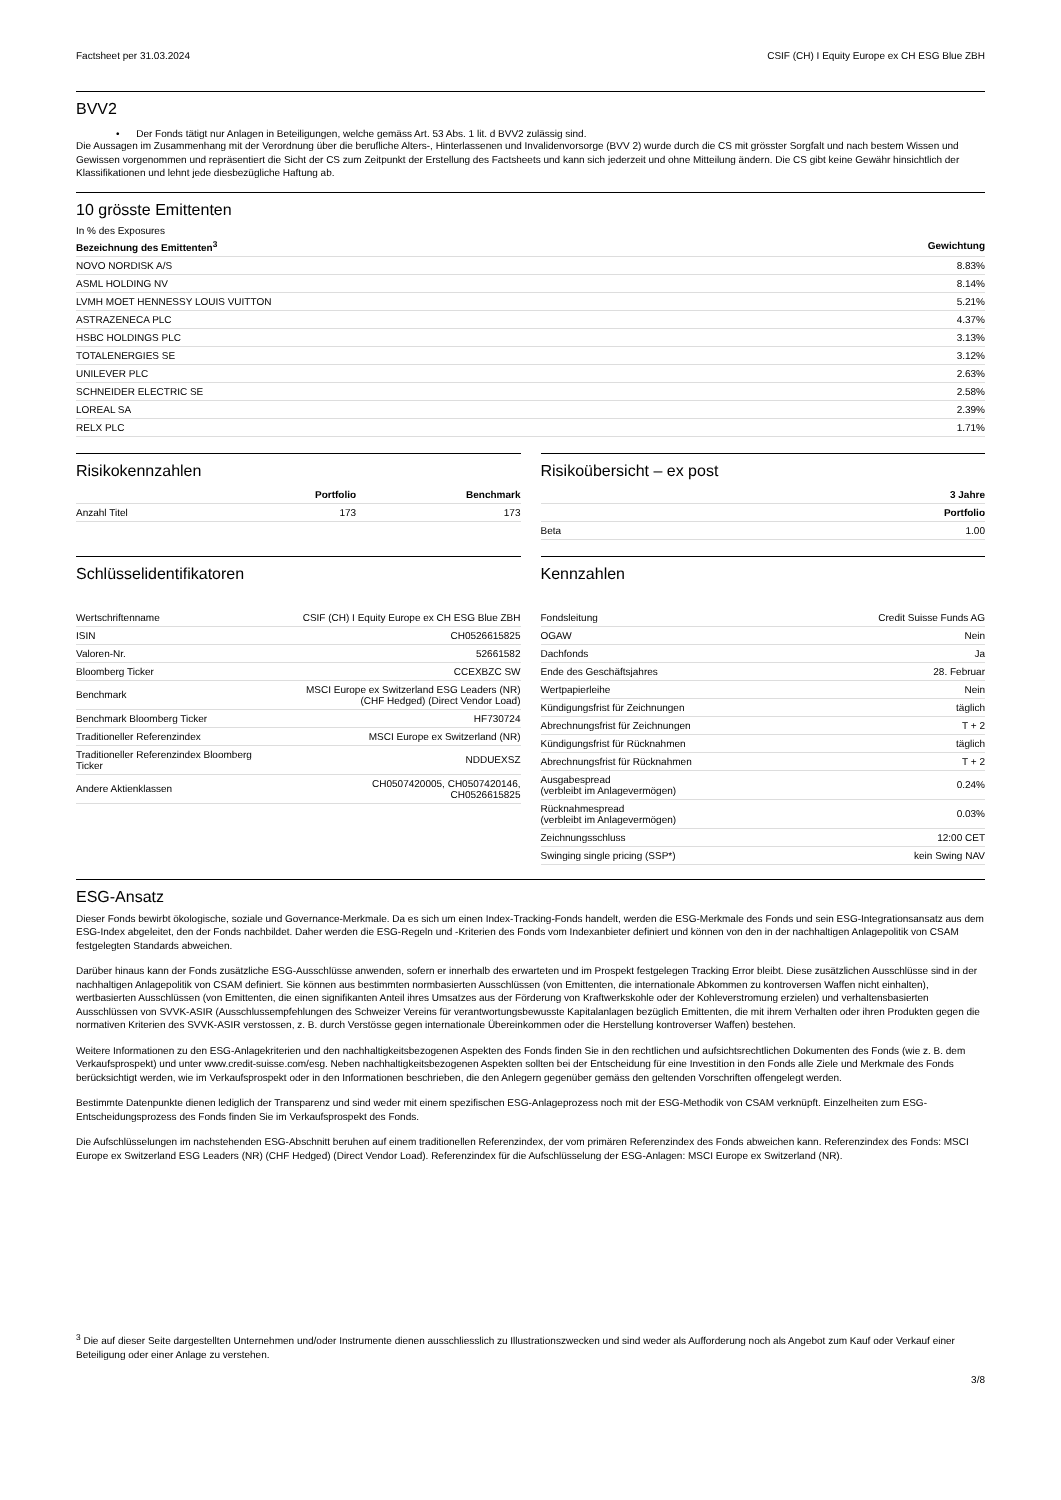Factsheet per 31.03.2024 CSIF (CH) I Equity Europe ex CH ESG Blue ZBH
BVV2
• Der Fonds tätigt nur Anlagen in Beteiligungen, welche gemäss Art. 53 Abs. 1 lit. d BVV2 zulässig sind.
Die Aussagen im Zusammenhang mit der Verordnung über die berufliche Alters-, Hinterlassenen und Invalidenvorsorge (BVV 2) wurde durch die CS mit grösster Sorgfalt und nach bestem Wissen und Gewissen vorgenommen und repräsentiert die Sicht der CS zum Zeitpunkt der Erstellung des Factsheets und kann sich jederzeit und ohne Mitteilung ändern. Die CS gibt keine Gewähr hinsichtlich der Klassifikationen und lehnt jede diesbezügliche Haftung ab.
10 grösste Emittenten
In % des Exposures
| Bezeichnung des Emittenten<sup>3</sup> | Gewichtung |
| --- | --- |
| NOVO NORDISK A/S | 8.83% |
| ASML HOLDING NV | 8.14% |
| LVMH MOET HENNESSY LOUIS VUITTON | 5.21% |
| ASTRAZENECA PLC | 4.37% |
| HSBC HOLDINGS PLC | 3.13% |
| TOTALENERGIES SE | 3.12% |
| UNILEVER PLC | 2.63% |
| SCHNEIDER ELECTRIC SE | 2.58% |
| LOREAL SA | 2.39% |
| RELX PLC | 1.71% |
Risikokennzahlen
| | Portfolio | Benchmark |
| --- | --- | --- |
| Anzahl Titel | 173 | 173 |
Risikoübersicht – ex post
| | 3 Jahre |
| --- | --- |
| | Portfolio |
| Beta | 1.00 |
Schlüsselidentifikatoren
| Wertschriftenname | CSIF (CH) I Equity Europe ex CH ESG Blue ZBH |
| ISIN | CH0526615825 |
| Valoren-Nr. | 52661582 |
| Bloomberg Ticker | CCEXBZC SW |
| Benchmark | MSCI Europe ex Switzerland ESG Leaders (NR) (CHF Hedged) (Direct Vendor Load) |
| Benchmark Bloomberg Ticker | HF730724 |
| Traditioneller Referenzindex | MSCI Europe ex Switzerland (NR) |
| Traditioneller Referenzindex Bloomberg Ticker | NDDUEXSZ |
| Andere Aktienklassen | CH0507420005, CH0507420146, CH0526615825 |
Kennzahlen
| Fondsleitung | Credit Suisse Funds AG |
| OGAW | Nein |
| Dachfonds | Ja |
| Ende des Geschäftsjahres | 28. Februar |
| Wertpapierleihe | Nein |
| Kündigungsfrist für Zeichnungen | täglich |
| Abrechnungsfrist für Zeichnungen | T + 2 |
| Kündigungsfrist für Rücknahmen | täglich |
| Abrechnungsfrist für Rücknahmen | T + 2 |
| Ausgabespread (verbleibt im Anlagevermögen) | 0.24% |
| Rücknahmespread (verbleibt im Anlagevermögen) | 0.03% |
| Zeichnungsschluss | 12:00 CET |
| Swinging single pricing (SSP*) | kein Swing NAV |
ESG-Ansatz
Dieser Fonds bewirbt ökologische, soziale und Governance-Merkmale. Da es sich um einen Index-Tracking-Fonds handelt, werden die ESG-Merkmale des Fonds und sein ESG-Integrationsansatz aus dem ESG-Index abgeleitet, den der Fonds nachbildet. Daher werden die ESG-Regeln und -Kriterien des Fonds vom Indexanbieter definiert und können von den in der nachhaltigen Anlagepolitik von CSAM festgelegten Standards abweichen.
Darüber hinaus kann der Fonds zusätzliche ESG-Ausschlüsse anwenden, sofern er innerhalb des erwarteten und im Prospekt festgelegen Tracking Error bleibt. Diese zusätzlichen Ausschlüsse sind in der nachhaltigen Anlagepolitik von CSAM definiert. Sie können aus bestimmten normbasierten Ausschlüssen (von Emittenten, die internationale Abkommen zu kontroversen Waffen nicht einhalten), wertbasierten Ausschlüssen (von Emittenten, die einen signifikanten Anteil ihres Umsatzes aus der Förderung von Kraftwerkskohle oder der Kohleverstromung erzielen) und verhaltensbasierten Ausschlüssen von SVVK-ASIR (Ausschlussempfehlungen des Schweizer Vereins für verantwortungsbewusste Kapitalanlagen bezüglich Emittenten, die mit ihrem Verhalten oder ihren Produkten gegen die normativen Kriterien des SVVK-ASIR verstossen, z. B. durch Verstösse gegen internationale Übereinkommen oder die Herstellung kontroverser Waffen) bestehen.
Weitere Informationen zu den ESG-Anlagekriterien und den nachhaltigkeitsbezogenen Aspekten des Fonds finden Sie in den rechtlichen und aufsichtsrechtlichen Dokumenten des Fonds (wie z. B. dem Verkaufsprospekt) und unter www.credit-suisse.com/esg. Neben nachhaltigkeitsbezogenen Aspekten sollten bei der Entscheidung für eine Investition in den Fonds alle Ziele und Merkmale des Fonds berücksichtigt werden, wie im Verkaufsprospekt oder in den Informationen beschrieben, die den Anlegern gegenüber gemäss den geltenden Vorschriften offengelegt werden.
Bestimmte Datenpunkte dienen lediglich der Transparenz und sind weder mit einem spezifischen ESG-Anlageprozess noch mit der ESG-Methodik von CSAM verknüpft. Einzelheiten zum ESG-Entscheidungsprozess des Fonds finden Sie im Verkaufsprospekt des Fonds.
Die Aufschlüsselungen im nachstehenden ESG-Abschnitt beruhen auf einem traditionellen Referenzindex, der vom primären Referenzindex des Fonds abweichen kann. Referenzindex des Fonds: MSCI Europe ex Switzerland ESG Leaders (NR) (CHF Hedged) (Direct Vendor Load). Referenzindex für die Aufschlüsselung der ESG-Anlagen: MSCI Europe ex Switzerland (NR).
<sup>3</sup> Die auf dieser Seite dargestellten Unternehmen und/oder Instrumente dienen ausschliesslich zu Illustrationszwecken und sind weder als Aufforderung noch als Angebot zum Kauf oder Verkauf einer Beteiligung oder einer Anlage zu verstehen.
3/8